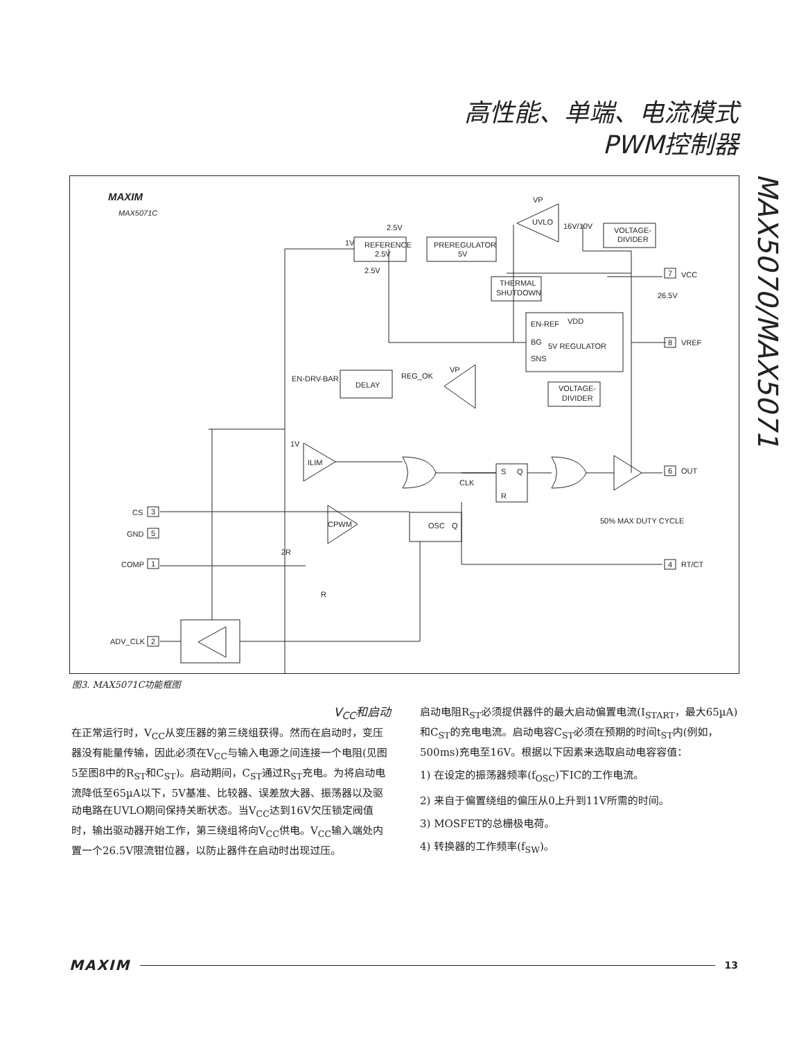高性能、单端、电流模式
PWM控制器
MAX5070/MAX5071
MAXIM
MAX5071C
REFERENCE
2.5V
PREREGULATOR
5V
1V
2.5V
2.5V
UVLO
VP
16V/10V
VOLTAGE-
DIVIDER
THERMAL
SHUTDOWN
EN-REF
VDD
BG
5V REGULATOR
SNS
VOLTAGE-
DIVIDER
DELAY
EN-DRV-BAR
REG_OK
VP
ILIM
1V
CPWM
S
Q
R
CLK
OSC
Q
50% MAX DUTY CYCLE
CS
3
GND
5
COMP
1
ADV_CLK
2
2R
R
7
VCC
26.5V
8
VREF
6
OUT
4
RT/CT
图3. MAX5071C功能框图
V<sub>CC</sub>和启动
在正常运行时，V<sub>CC</sub>从变压器的第三绕组获得。然而在启动时，变压器没有能量传输，因此必须在V<sub>CC</sub>与输入电源之间连接一个电阻(见图5至图8中的R<sub>ST</sub>和C<sub>ST</sub>)。启动期间，C<sub>ST</sub>通过R<sub>ST</sub>充电。为将启动电流降低至65µA以下，5V基准、比较器、误差放大器、振荡器以及驱动电路在UVLO期间保持关断状态。当V<sub>CC</sub>达到16V欠压锁定阀值时，输出驱动器开始工作，第三绕组将向V<sub>CC</sub>供电。V<sub>CC</sub>输入端处内置一个26.5V限流钳位器，以防止器件在启动时出现过压。
启动电阻R<sub>ST</sub>必须提供器件的最大启动偏置电流(I<sub>START</sub>，最大65µA)和C<sub>ST</sub>的充电电流。启动电容C<sub>ST</sub>必须在预期的时间t<sub>ST</sub>内(例如，500ms)充电至16V。根据以下因素来选取启动电容容值：
1) 在设定的振荡器频率(f<sub>OSC</sub>)下IC的工作电流。
2) 来自于偏置绕组的偏压从0上升到11V所需的时间。
3) MOSFET的总栅极电荷。
4) 转换器的工作频率(f<sub>SW</sub>)。
MAXIM 13